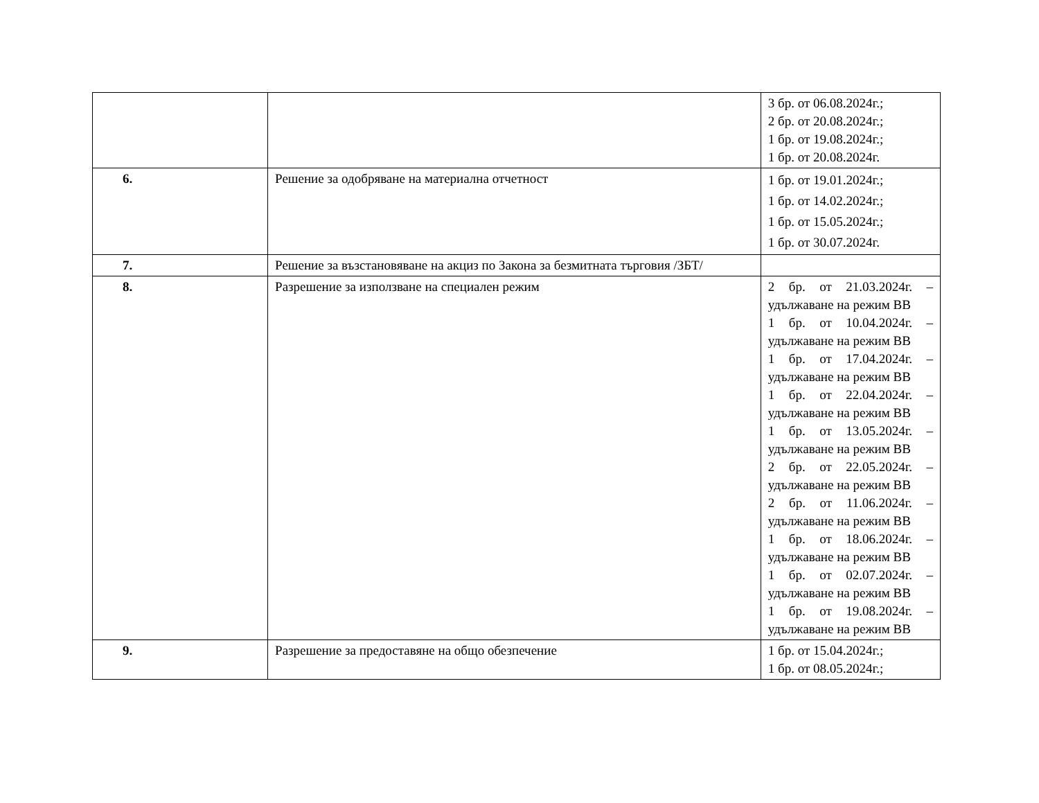| | | 3 бр. от 06.08.2024г.; 2 бр. от 20.08.2024г.; 1 бр. от 19.08.2024г.; 1 бр. от 20.08.2024г. |
| 6. | Решение за одобряване на материална отчетност | 1 бр. от 19.01.2024г.; 1 бр. от 14.02.2024г.; 1 бр. от 15.05.2024г.; 1 бр. от 30.07.2024г. |
| 7. | Решение за възстановяване на акциз по Закона за безмитната търговия /ЗБТ/ | |
| 8. | Разрешение за използване на специален режим | 2 бр. от 21.03.2024г. – удължаване на режим ВВ 1 бр. от 10.04.2024г. – удължаване на режим ВВ 1 бр. от 17.04.2024г. – удължаване на режим ВВ 1 бр. от 22.04.2024г. – удължаване на режим ВВ 1 бр. от 13.05.2024г. – удължаване на режим ВВ 2 бр. от 22.05.2024г. – удължаване на режим ВВ 2 бр. от 11.06.2024г. – удължаване на режим ВВ 1 бр. от 18.06.2024г. – удължаване на режим ВВ 1 бр. от 02.07.2024г. – удължаване на режим ВВ 1 бр. от 19.08.2024г. – удължаване на режим ВВ |
| 9. | Разрешение за предоставяне на общо обезпечение | 1 бр. от 15.04.2024г.; 1 бр. от 08.05.2024г.; |